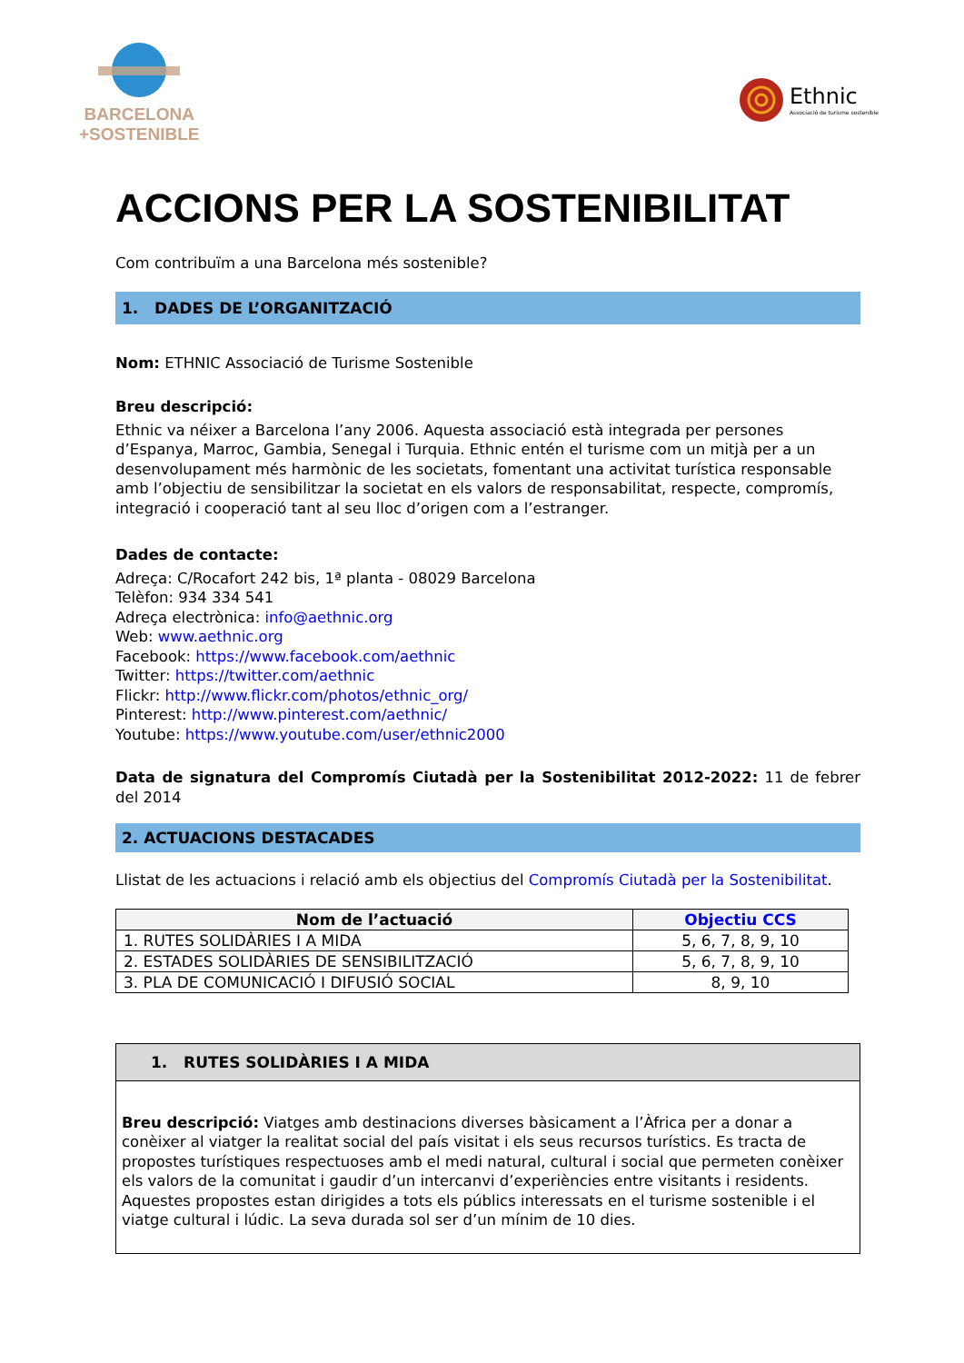BARCELONA
+SOSTENIBLE
Ethnic
Associació de turisme sostenible
ACCIONS PER LA SOSTENIBILITAT
Com contribuïm a una Barcelona més sostenible?
1. DADES DE L’ORGANITZACIÓ
Nom: ETHNIC Associació de Turisme Sostenible
Breu descripció:
Ethnic va néixer a Barcelona l’any 2006. Aquesta associació està integrada per persones d’Espanya, Marroc, Gambia, Senegal i Turquia. Ethnic entén el turisme com un mitjà per a un desenvolupament més harmònic de les societats, fomentant una activitat turística responsable amb l’objectiu de sensibilitzar la societat en els valors de responsabilitat, respecte, compromís, integració i cooperació tant al seu lloc d’origen com a l’estranger.
Dades de contacte:
Adreça: C/Rocafort 242 bis, 1ª planta - 08029 Barcelona
Telèfon: 934 334 541
Adreça electrònica: info@aethnic.org
Web: www.aethnic.org
Facebook: https://www.facebook.com/aethnic
Twitter: https://twitter.com/aethnic
Flickr: http://www.flickr.com/photos/ethnic_org/
Pinterest: http://www.pinterest.com/aethnic/
Youtube: https://www.youtube.com/user/ethnic2000
Data de signatura del Compromís Ciutadà per la Sostenibilitat 2012-2022: 11 de febrer del 2014
2. ACTUACIONS DESTACADES
Llistat de les actuacions i relació amb els objectius del Compromís Ciutadà per la Sostenibilitat.
| Nom de l’actuació | Objectiu CCS |
| --- | --- |
| 1. RUTES SOLIDÀRIES I A MIDA | 5, 6, 7, 8, 9, 10 |
| 2. ESTADES SOLIDÀRIES DE SENSIBILITZACIÓ | 5, 6, 7, 8, 9, 10 |
| 3. PLA DE COMUNICACIÓ I DIFUSIÓ SOCIAL | 8, 9, 10 |
1. RUTES SOLIDÀRIES I A MIDA
Breu descripció: Viatges amb destinacions diverses bàsicament a l’Àfrica per a donar a conèixer al viatger la realitat social del país visitat i els seus recursos turístics. Es tracta de propostes turístiques respectuoses amb el medi natural, cultural i social que permeten conèixer els valors de la comunitat i gaudir d’un intercanvi d’experiències entre visitants i residents. Aquestes propostes estan dirigides a tots els públics interessats en el turisme sostenible i el viatge cultural i lúdic. La seva durada sol ser d’un mínim de 10 dies.